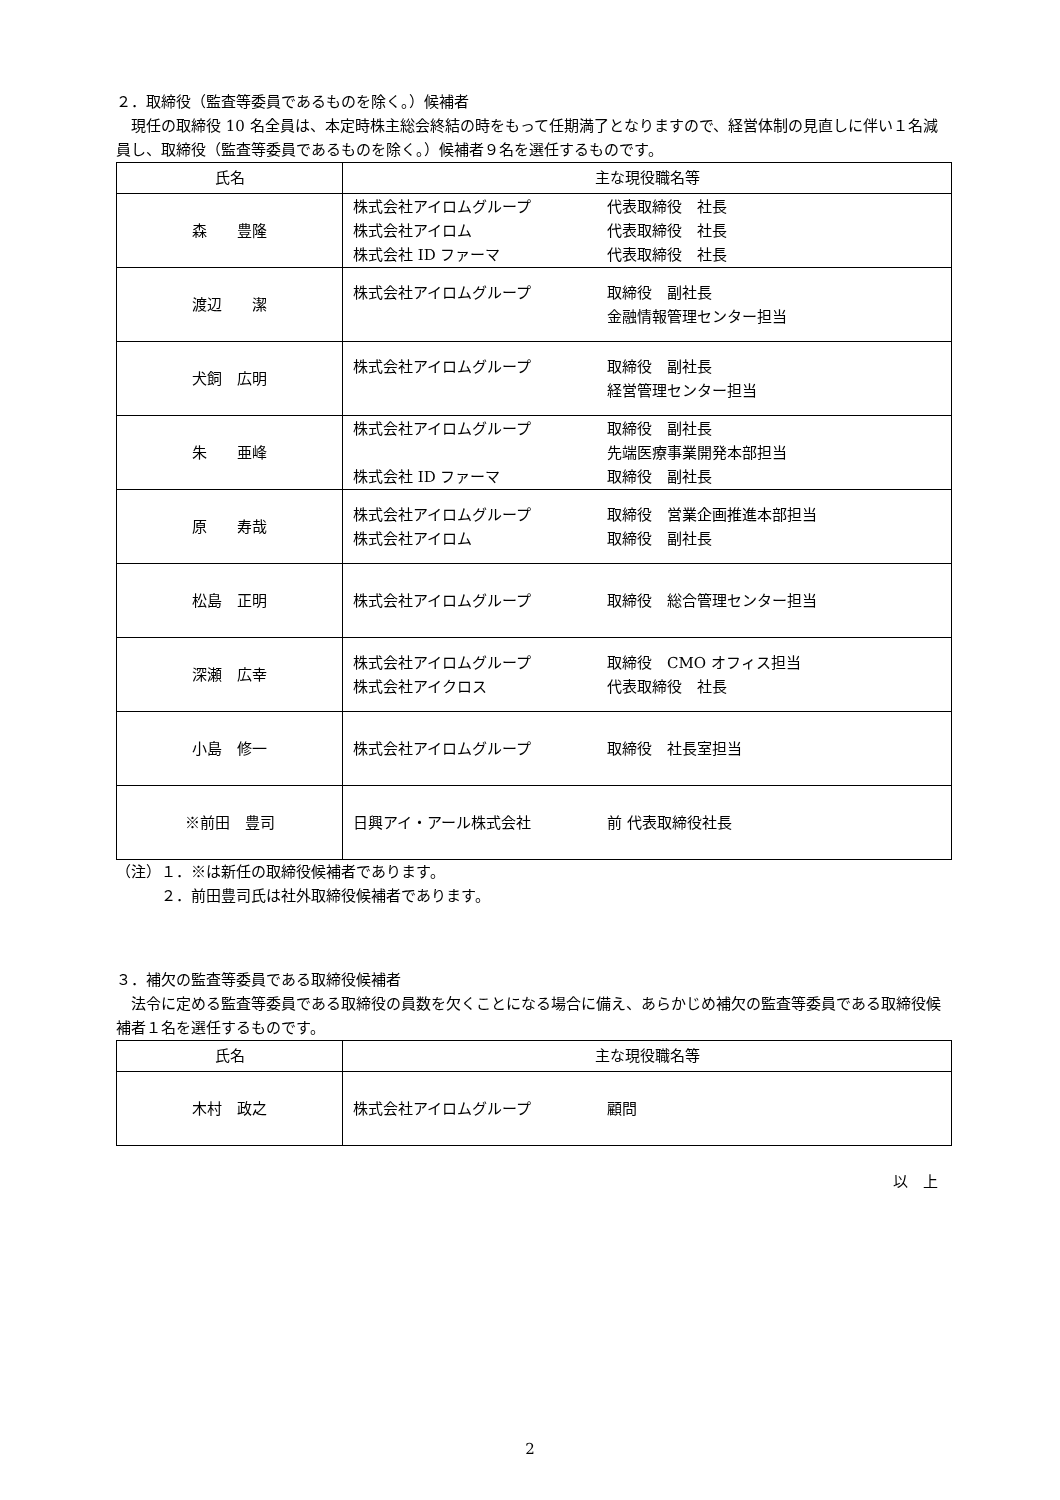２．取締役（監査等委員であるものを除く。）候補者
　現任の取締役 10 名全員は、本定時株主総会終結の時をもって任期満了となりますので、経営体制の見直しに伴い１名減員し、取締役（監査等委員であるものを除く。）候補者９名を選任するものです。
| 氏名 | 主な現役職名等 |
| --- | --- |
| 森 豊隆 | 株式会社アイロムグループ 代表取締役 社長 株式会社アイロム 代表取締役 社長 株式会社 ID ファーマ 代表取締役 社長 |
| 渡辺 潔 | 株式会社アイロムグループ 取締役 副社長 金融情報管理センター担当 |
| 犬飼 広明 | 株式会社アイロムグループ 取締役 副社長 経営管理センター担当 |
| 朱 亜峰 | 株式会社アイロムグループ 取締役 副社長 先端医療事業開発本部担当 株式会社 ID ファーマ 取締役 副社長 |
| 原 寿哉 | 株式会社アイロムグループ 取締役 営業企画推進本部担当 株式会社アイロム 取締役 副社長 |
| 松島 正明 | 株式会社アイロムグループ 取締役 総合管理センター担当 |
| 深瀬 広幸 | 株式会社アイロムグループ 取締役 CMO オフィス担当 株式会社アイクロス 代表取締役 社長 |
| 小島 修一 | 株式会社アイロムグループ 取締役 社長室担当 |
| ※前田 豊司 | 日興アイ・アール株式会社 前 代表取締役社長 |
（注）１．※は新任の取締役候補者であります。
　　　２．前田豊司氏は社外取締役候補者であります。
３．補欠の監査等委員である取締役候補者
　法令に定める監査等委員である取締役の員数を欠くことになる場合に備え、あらかじめ補欠の監査等委員である取締役候補者１名を選任するものです。
| 氏名 | 主な現役職名等 |
| --- | --- |
| 木村 政之 | 株式会社アイロムグループ 顧問 |
以　上
2